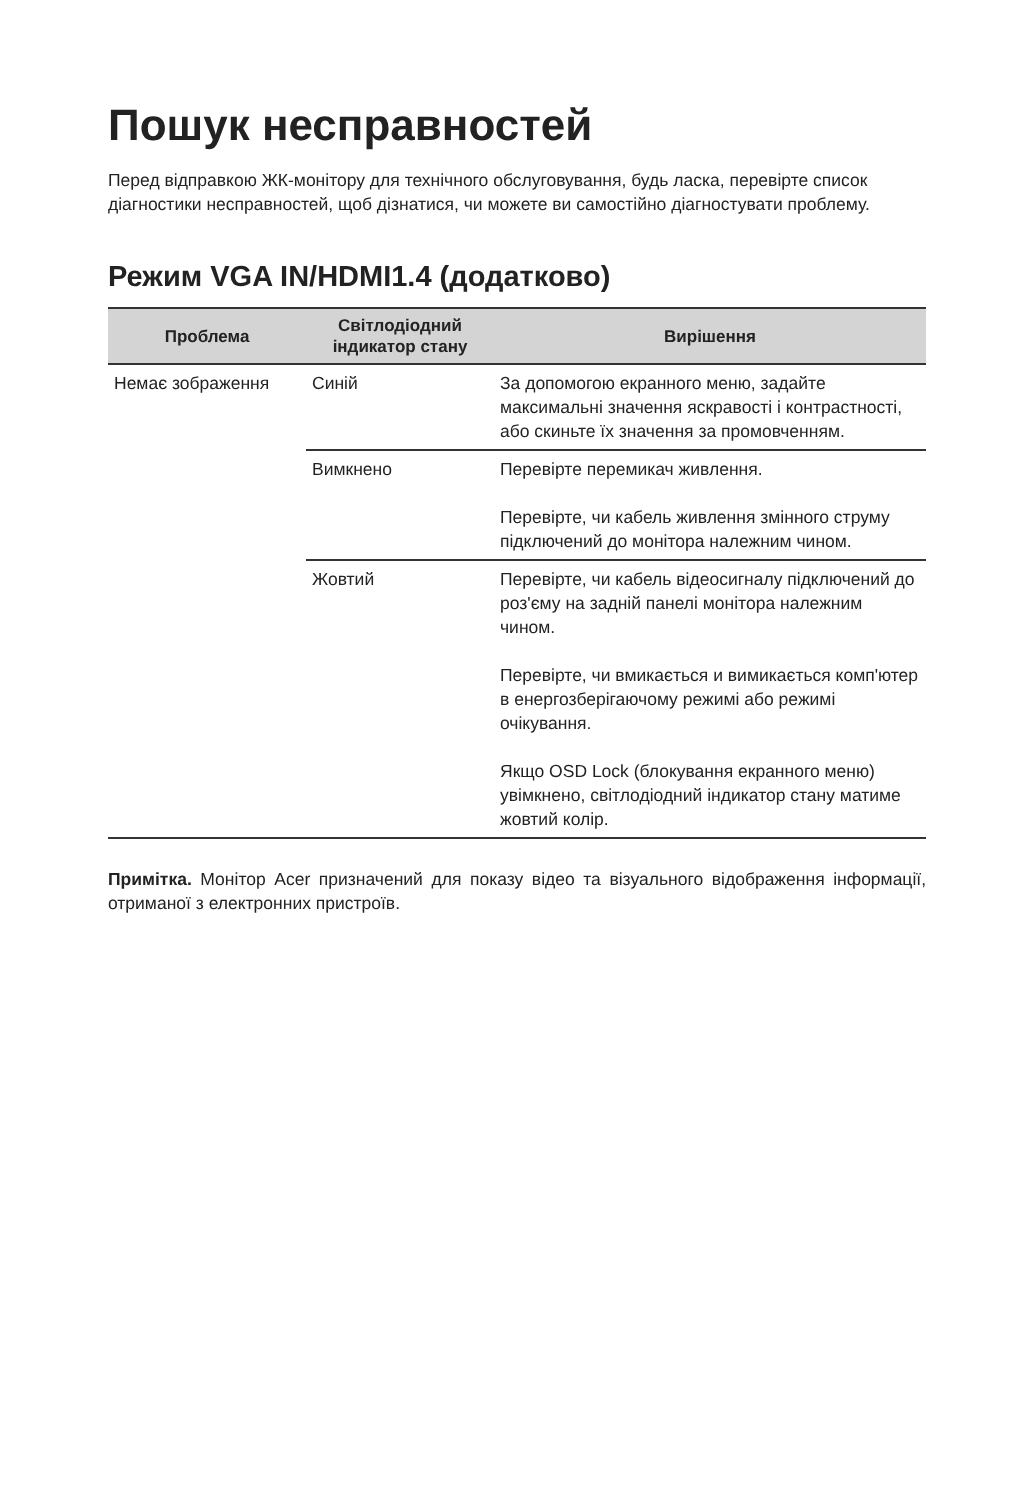Пошук несправностей
Перед відправкою ЖК-монітору для технічного обслуговування, будь ласка, перевірте список діагностики несправностей, щоб дізнатися, чи можете ви самостійно діагностувати проблему.
Режим VGA IN/HDMI1.4 (додатково)
| Проблема | Світлодіодний індикатор стану | Вирішення |
| --- | --- | --- |
| Немає зображення | Синій | За допомогою екранного меню, задайте максимальні значення яскравості і контрастності, або скиньте їх значення за промовченням. |
| | Вимкнено | Перевірте перемикач живлення. Перевірте, чи кабель живлення змінного струму підключений до монітора належним чином. |
| | Жовтий | Перевірте, чи кабель відеосигналу підключений до роз'єму на задній панелі монітора належним чином. Перевірте, чи вмикається и вимикається комп'ютер в енергозберігаючому режимі або режимі очікування. Якщо OSD Lock (блокування екранного меню) увімкнено, світлодіодний індикатор стану матиме жовтий колір. |
Примітка. Монітор Acer призначений для показу відео та візуального відображення інформації, отриманої з електронних пристроїв.